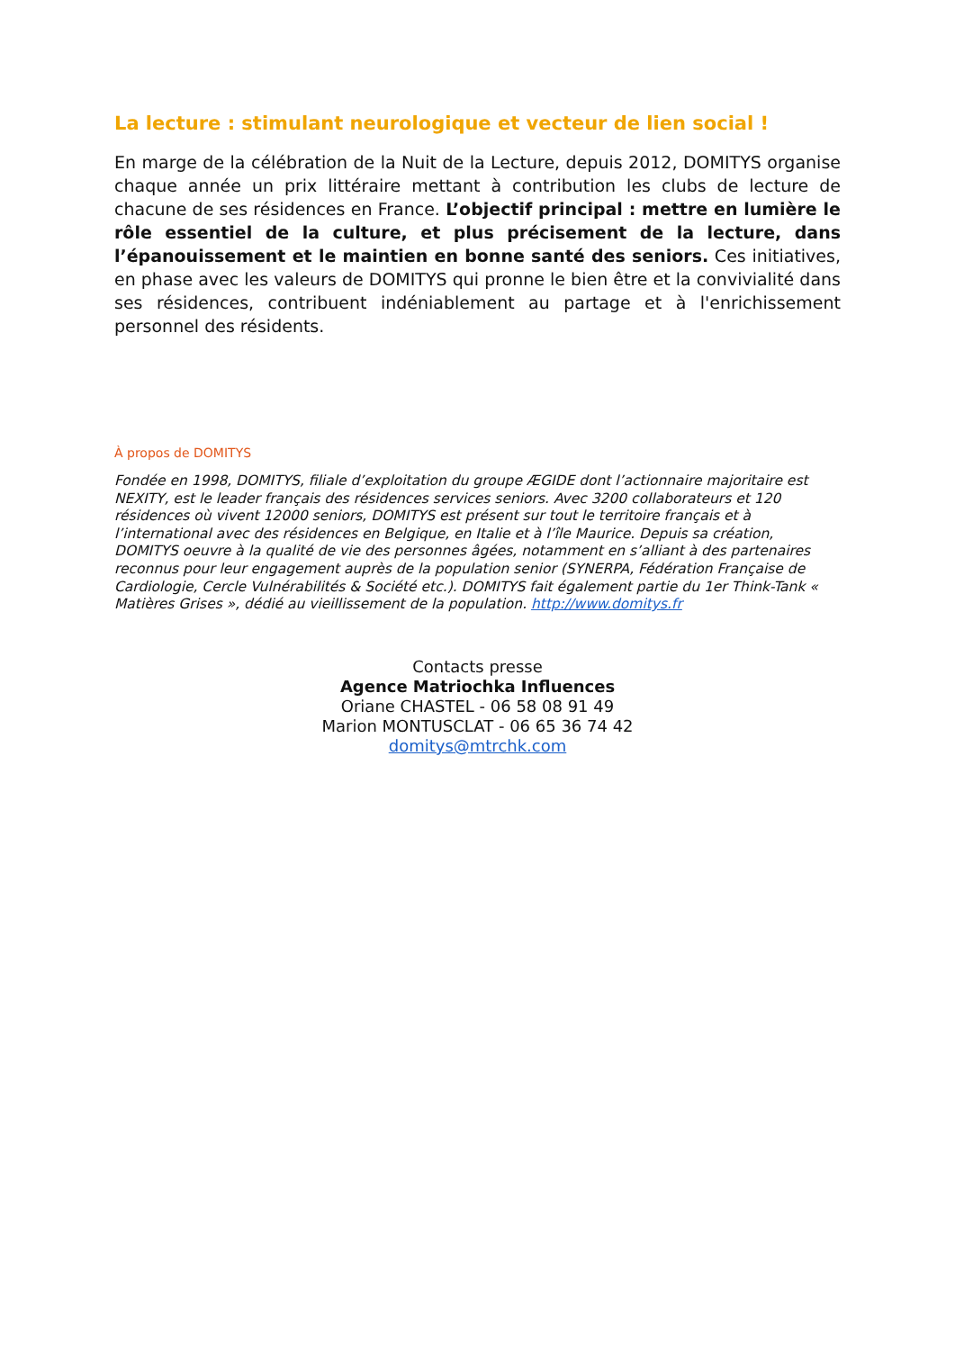La lecture : stimulant neurologique et vecteur de lien social !
En marge de la célébration de la Nuit de la Lecture, depuis 2012, DOMITYS organise chaque année un prix littéraire mettant à contribution les clubs de lecture de chacune de ses résidences en France. L’objectif principal : mettre en lumière le rôle essentiel de la culture, et plus précisement de la lecture, dans l’épanouissement et le maintien en bonne santé des seniors. Ces initiatives, en phase avec les valeurs de DOMITYS qui pronne le bien être et la convivialité dans ses résidences, contribuent indéniablement au partage et à l'enrichissement personnel des résidents.
À propos de DOMITYS
Fondée en 1998, DOMITYS, filiale d’exploitation du groupe ÆGIDE dont l’actionnaire majoritaire est NEXITY, est le leader français des résidences services seniors. Avec 3200 collaborateurs et 120 résidences où vivent 12000 seniors, DOMITYS est présent sur tout le territoire français et à l’international avec des résidences en Belgique, en Italie et à l’île Maurice. Depuis sa création, DOMITYS oeuvre à la qualité de vie des personnes âgées, notamment en s’alliant à des partenaires reconnus pour leur engagement auprès de la population senior (SYNERPA, Fédération Française de Cardiologie, Cercle Vulnérabilités & Société etc.). DOMITYS fait également partie du 1er Think-Tank « Matières Grises », dédié au vieillissement de la population. http://www.domitys.fr
Contacts presse
Agence Matriochka Influences
Oriane CHASTEL - 06 58 08 91 49
Marion MONTUSCLAT - 06 65 36 74 42
domitys@mtrchk.com